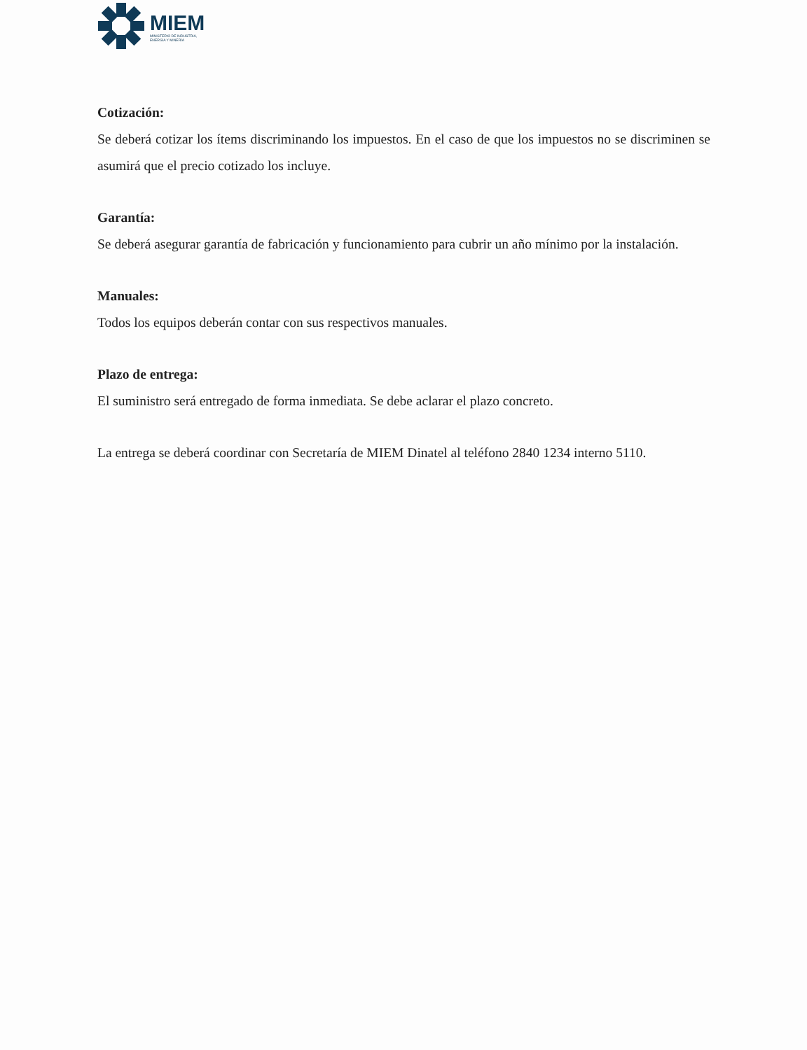MIEM
MINISTERIO DE INDUSTRIA,
ENERGÍA Y MINERÍA
Cotización:
Se deberá cotizar los ítems discriminando los impuestos. En el caso de que los impuestos no se discriminen se asumirá que el precio cotizado los incluye.
Garantía:
Se deberá asegurar garantía de fabricación y funcionamiento para cubrir un año mínimo por la instalación.
Manuales:
Todos los equipos deberán contar con sus respectivos manuales.
Plazo de entrega:
El suministro será entregado de forma inmediata. Se debe aclarar el plazo concreto.
La entrega se deberá coordinar con Secretaría de MIEM Dinatel al teléfono 2840 1234 interno 5110.